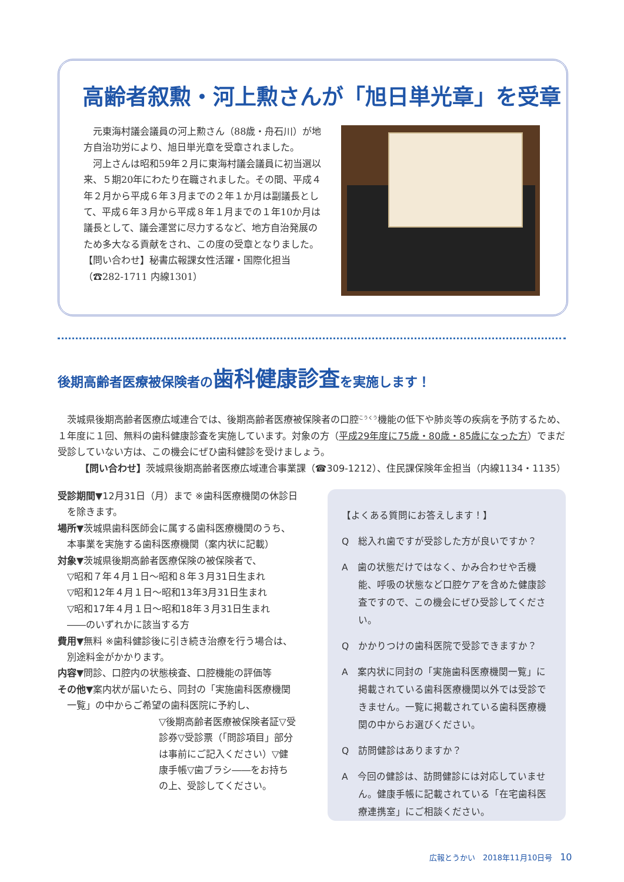高齢者叙勲・河上勲さんが「旭日単光章」を受章
元東海村議会議員の河上勲さん（88歳・舟石川）が地方自治功労により、旭日単光章を受章されました。
河上さんは昭和59年２月に東海村議会議員に初当選以来、５期20年にわたり在職されました。その間、平成４年２月から平成６年３月までの２年１か月は副議長として、平成６年３月から平成８年１月までの１年10か月は議長として、議会運営に尽力するなど、地方自治発展のため多大なる貢献をされ、この度の受章となりました。
【問い合わせ】秘書広報課女性活躍・国際化担当（☎282-1711 内線1301）
後期高齢者医療被保険者の歯科健康診査を実施します！
　茨城県後期高齢者医療広域連合では、後期高齢者医療被保険者の口腔<sup>こうくう</sup>機能の低下や肺炎等の疾病を予防するため、１年度に１回、無料の歯科健康診査を実施しています。対象の方（平成29年度に75歳・80歳・85歳になった方）でまだ受診していない方は、この機会にぜひ歯科健診を受けましょう。
【問い合わせ】茨城県後期高齢者医療広域連合事業課（☎309-1212）、住民課保険年金担当（内線1134・1135）
受診期間▼12月31日（月）まで ※歯科医療機関の休診日を除きます。
場所▼茨城県歯科医師会に属する歯科医療機関のうち、本事業を実施する歯科医療機関（案内状に記載）
対象▼茨城県後期高齢者医療保険の被保険者で、
▽昭和７年４月１日～昭和８年３月31日生まれ
▽昭和12年４月１日～昭和13年3月31日生まれ
▽昭和17年４月１日～昭和18年３月31日生まれ
――のいずれかに該当する方
費用▼無料 ※歯科健診後に引き続き治療を行う場合は、別途料金がかかります。
内容▼問診、口腔内の状態検査、口腔機能の評価等
その他▼案内状が届いたら、同封の「実施歯科医療機関一覧」の中からご希望の歯科医院に予約し、
▽後期高齢者医療被保険者証▽受診券▽受診票（「問診項目」部分は事前にご記入ください）▽健康手帳▽歯ブラシ――をお持ちの上、受診してください。
【よくある質問にお答えします！】
Q　総入れ歯ですが受診した方が良いですか？
A　歯の状態だけではなく、かみ合わせや舌機能、呼吸の状態など口腔ケアを含めた健康診査ですので、この機会にぜひ受診してください。
Q　かかりつけの歯科医院で受診できますか？
A　案内状に同封の「実施歯科医療機関一覧」に掲載されている歯科医療機関以外では受診できません。一覧に掲載されている歯科医療機関の中からお選びください。
Q　訪問健診はありますか？
A　今回の健診は、訪問健診には対応していません。健康手帳に記載されている「在宅歯科医療連携室」にご相談ください。
広報とうかい　2018年11月10日号　10